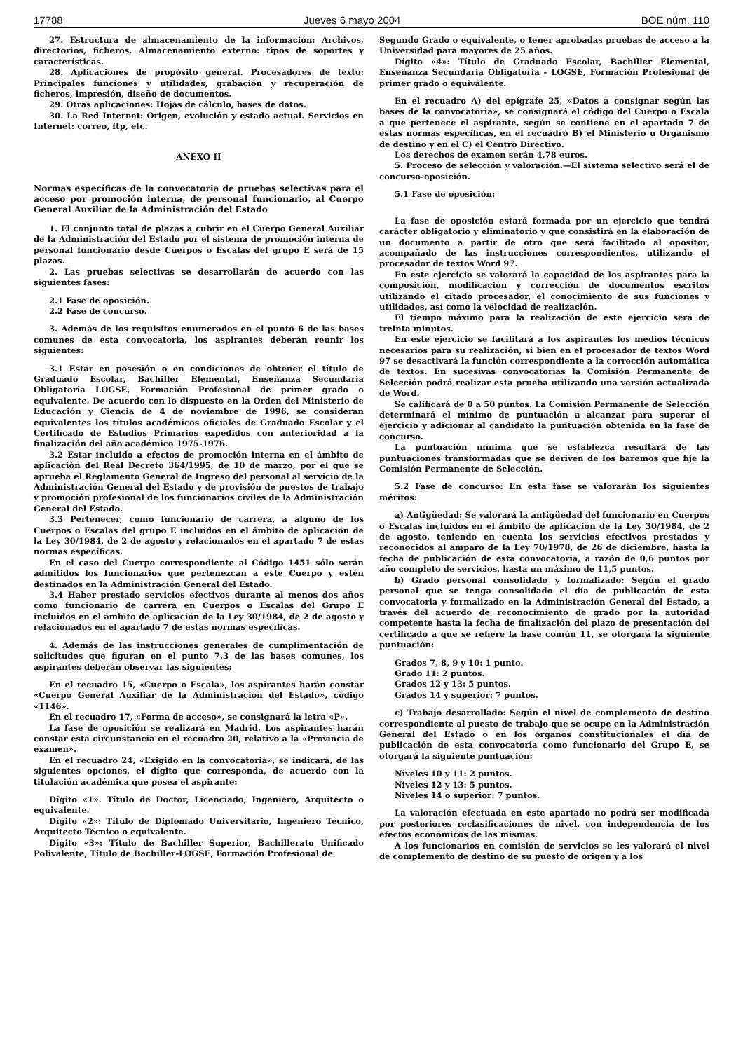17788 Jueves 6 mayo 2004 BOE núm. 110
27. Estructura de almacenamiento de la información: Archivos, directorios, ficheros. Almacenamiento externo: tipos de soportes y características.
28. Aplicaciones de propósito general. Procesadores de texto: Principales funciones y utilidades, grabación y recuperación de ficheros, impresión, diseño de documentos.
29. Otras aplicaciones: Hojas de cálculo, bases de datos.
30. La Red Internet: Origen, evolución y estado actual. Servicios en Internet: correo, ftp, etc.
ANEXO II
Normas específicas de la convocatoria de pruebas selectivas para el acceso por promoción interna, de personal funcionario, al Cuerpo General Auxiliar de la Administración del Estado
1. El conjunto total de plazas a cubrir en el Cuerpo General Auxiliar de la Administración del Estado por el sistema de promoción interna de personal funcionario desde Cuerpos o Escalas del grupo E será de 15 plazas.
2. Las pruebas selectivas se desarrollarán de acuerdo con las siguientes fases:
2.1 Fase de oposición.
2.2 Fase de concurso.
3. Además de los requisitos enumerados en el punto 6 de las bases comunes de esta convocatoria, los aspirantes deberán reunir los siguientes:
3.1 Estar en posesión o en condiciones de obtener el título de Graduado Escolar, Bachiller Elemental, Enseñanza Secundaria Obligatoria LOGSE, Formación Profesional de primer grado o equivalente. De acuerdo con lo dispuesto en la Orden del Ministerio de Educación y Ciencia de 4 de noviembre de 1996, se consideran equivalentes los títulos académicos oficiales de Graduado Escolar y el Certificado de Estudios Primarios expedidos con anterioridad a la finalización del año académico 1975-1976.
3.2 Estar incluido a efectos de promoción interna en el ámbito de aplicación del Real Decreto 364/1995, de 10 de marzo, por el que se aprueba el Reglamento General de Ingreso del personal al servicio de la Administración General del Estado y de provisión de puestos de trabajo y promoción profesional de los funcionarios civiles de la Administración General del Estado.
3.3 Pertenecer, como funcionario de carrera, a alguno de los Cuerpos o Escalas del grupo E incluidos en el ámbito de aplicación de la Ley 30/1984, de 2 de agosto y relacionados en el apartado 7 de estas normas específicas.
En el caso del Cuerpo correspondiente al Código 1451 sólo serán admitidos los funcionarios que pertenezcan a este Cuerpo y estén destinados en la Administración General del Estado.
3.4 Haber prestado servicios efectivos durante al menos dos años como funcionario de carrera en Cuerpos o Escalas del Grupo E incluidos en el ámbito de aplicación de la Ley 30/1984, de 2 de agosto y relacionados en el apartado 7 de estas normas específicas.
4. Además de las instrucciones generales de cumplimentación de solicitudes que figuran en el punto 7.3 de las bases comunes, los aspirantes deberán observar las siguientes:
En el recuadro 15, «Cuerpo o Escala», los aspirantes harán constar «Cuerpo General Auxiliar de la Administración del Estado», código «1146».
En el recuadro 17, «Forma de acceso», se consignará la letra «P».
La fase de oposición se realizará en Madrid. Los aspirantes harán constar esta circunstancia en el recuadro 20, relativo a la «Provincia de examen».
En el recuadro 24, «Exigido en la convocatoria», se indicará, de las siguientes opciones, el dígito que corresponda, de acuerdo con la titulación académica que posea el aspirante:
Dígito «1»: Título de Doctor, Licenciado, Ingeniero, Arquitecto o equivalente.
Dígito «2»: Título de Diplomado Universitario, Ingeniero Técnico, Arquitecto Técnico o equivalente.
Dígito «3»: Título de Bachiller Superior, Bachillerato Unificado Polivalente, Título de Bachiller-LOGSE, Formación Profesional de
Segundo Grado o equivalente, o tener aprobadas pruebas de acceso a la Universidad para mayores de 25 años.
Dígito «4»: Título de Graduado Escolar, Bachiller Elemental, Enseñanza Secundaria Obligatoria - LOGSE, Formación Profesional de primer grado o equivalente.
En el recuadro A) del epígrafe 25, «Datos a consignar según las bases de la convocatoria», se consignará el código del Cuerpo o Escala a que pertenece el aspirante, según se contiene en el apartado 7 de estas normas específicas, en el recuadro B) el Ministerio u Organismo de destino y en el C) el Centro Directivo.
Los derechos de examen serán 4,78 euros.
5. Proceso de selección y valoración.—El sistema selectivo será el de concurso-oposición.
5.1 Fase de oposición:
La fase de oposición estará formada por un ejercicio que tendrá carácter obligatorio y eliminatorio y que consistirá en la elaboración de un documento a partir de otro que será facilitado al opositor, acompañado de las instrucciones correspondientes, utilizando el procesador de textos Word 97.
En este ejercicio se valorará la capacidad de los aspirantes para la composición, modificación y corrección de documentos escritos utilizando el citado procesador, el conocimiento de sus funciones y utilidades, así como la velocidad de realización.
El tiempo máximo para la realización de este ejercicio será de treinta minutos.
En este ejercicio se facilitará a los aspirantes los medios técnicos necesarios para su realización, si bien en el procesador de textos Word 97 se desactivará la función correspondiente a la corrección automática de textos. En sucesivas convocatorias la Comisión Permanente de Selección podrá realizar esta prueba utilizando una versión actualizada de Word.
Se calificará de 0 a 50 puntos. La Comisión Permanente de Selección determinará el mínimo de puntuación a alcanzar para superar el ejercicio y adicionar al candidato la puntuación obtenida en la fase de concurso.
La puntuación mínima que se establezca resultará de las puntuaciones transformadas que se deriven de los baremos que fije la Comisión Permanente de Selección.
5.2 Fase de concurso: En esta fase se valorarán los siguientes méritos:
a) Antigüedad: Se valorará la antigüedad del funcionario en Cuerpos o Escalas incluidos en el ámbito de aplicación de la Ley 30/1984, de 2 de agosto, teniendo en cuenta los servicios efectivos prestados y reconocidos al amparo de la Ley 70/1978, de 26 de diciembre, hasta la fecha de publicación de esta convocatoria, a razón de 0,6 puntos por año completo de servicios, hasta un máximo de 11,5 puntos.
b) Grado personal consolidado y formalizado: Según el grado personal que se tenga consolidado el día de publicación de esta convocatoria y formalizado en la Administración General del Estado, a través del acuerdo de reconocimiento de grado por la autoridad competente hasta la fecha de finalización del plazo de presentación del certificado a que se refiere la base común 11, se otorgará la siguiente puntuación:
Grados 7, 8, 9 y 10: 1 punto.
Grado 11: 2 puntos.
Grados 12 y 13: 5 puntos.
Grados 14 y superior: 7 puntos.
c) Trabajo desarrollado: Según el nivel de complemento de destino correspondiente al puesto de trabajo que se ocupe en la Administración General del Estado o en los órganos constitucionales el día de publicación de esta convocatoria como funcionario del Grupo E, se otorgará la siguiente puntuación:
Niveles 10 y 11: 2 puntos.
Niveles 12 y 13: 5 puntos.
Niveles 14 o superior: 7 puntos.
La valoración efectuada en este apartado no podrá ser modificada por posteriores reclasificaciones de nivel, con independencia de los efectos económicos de las mismas.
A los funcionarios en comisión de servicios se les valorará el nivel de complemento de destino de su puesto de origen y a los